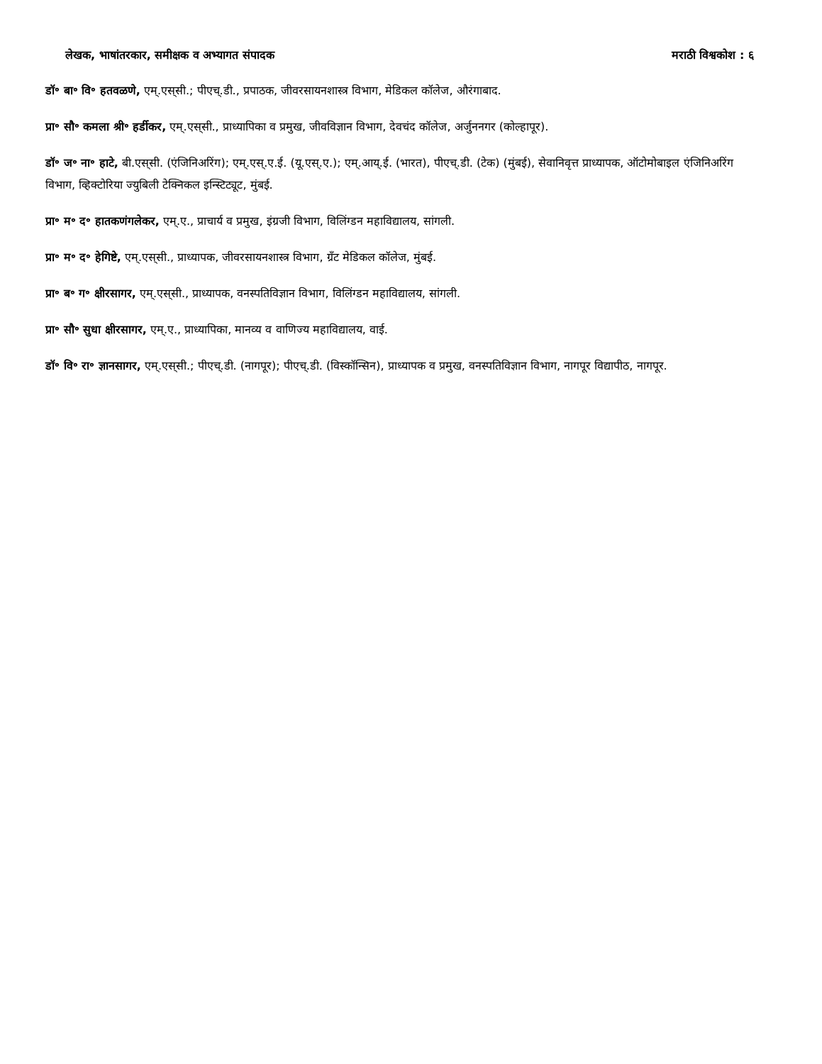लेखक, भाषांतरकार, समीक्षक व अभ्यागत संपादक मराठी विश्वकोश : ६
डॉ॰ बा॰ वि॰ हतवळणे, एम्.एस्‌सी.; पीएच्.डी., प्रपाठक, जीवरसायनशास्त्र विभाग, मेडिकल कॉलेज, औरंगाबाद.
प्रा॰ सौ॰ कमला श्री॰ हर्डीकर, एम्.एस्‌सी., प्राध्यापिका व प्रमुख, जीवविज्ञान विभाग, देवचंद कॉलेज, अर्जुननगर (कोल्हापूर).
डॉ॰ ज॰ ना॰ हाटे, बी.एस्‌सी. (एंजिनिअरिंग); एम्.एस्.ए.ई. (यू.एस्.ए.); एम्.आय्.ई. (भारत), पीएच्.डी. (टेक) (मुंबई), सेवानिवृत्त प्राध्यापक, ऑटोमोबाइल एंजिनिअरिंग विभाग, व्हिक्टोरिया ज्युबिली टेक्निकल इन्स्टिट्यूट, मुंबई.
प्रा॰ म॰ द॰ हातकणंगलेकर, एम्.ए., प्राचार्य व प्रमुख, इंग्रजी विभाग, विलिंग्डन महाविद्यालय, सांगली.
प्रा॰ म॰ द॰ हेगिष्टे, एम्.एस्‌सी., प्राध्यापक, जीवरसायनशास्त्र विभाग, ग्रँट मेडिकल कॉलेज, मुंबई.
प्रा॰ ब॰ ग॰ क्षीरसागर, एम्.एस्‌सी., प्राध्यापक, वनस्पतिविज्ञान विभाग, विलिंग्डन महाविद्यालय, सांगली.
प्रा॰ सौ॰ सुधा क्षीरसागर, एम्.ए., प्राध्यापिका, मानव्य व वाणिज्य महाविद्यालय, वाई.
डॉ॰ वि॰ रा॰ ज्ञानसागर, एम्.एस्‌सी.; पीएच्.डी. (नागपूर); पीएच्.डी. (विस्कॉन्सिन), प्राध्यापक व प्रमुख, वनस्पतिविज्ञान विभाग, नागपूर विद्यापीठ, नागपूर.